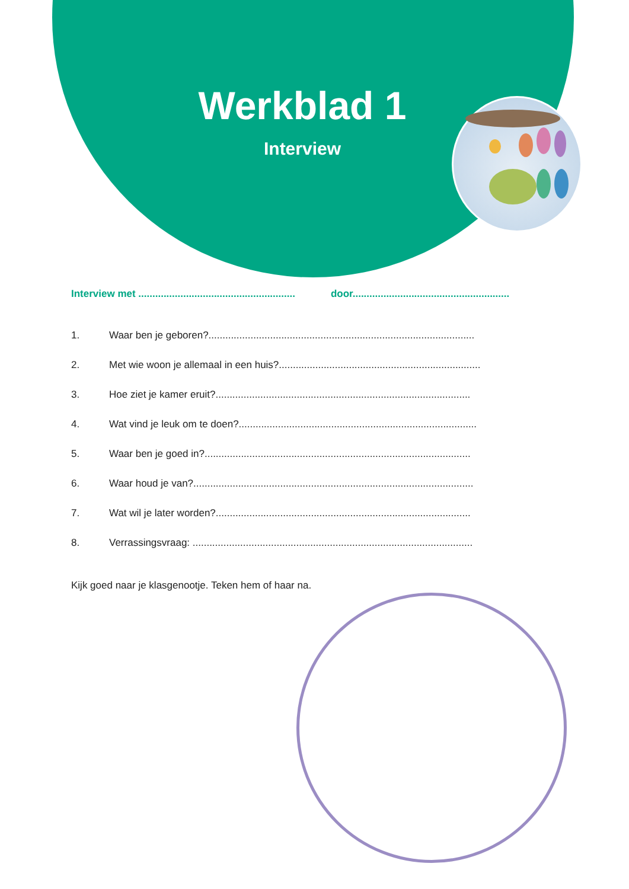Werkblad 1
Interview
Interview met ........................................................
door........................................................
1. Waar ben je geboren?...............................................................................................
2. Met wie woon je allemaal in een huis?........................................................................
3. Hoe ziet je kamer eruit?...........................................................................................
4. Wat vind je leuk om te doen?.....................................................................................
5. Waar ben je goed in?...............................................................................................
6. Waar houd je van?....................................................................................................
7. Wat wil je later worden?...........................................................................................
8. Verrassingsvraag: ....................................................................................................
Kijk goed naar je klasgenootje. Teken hem of haar na.